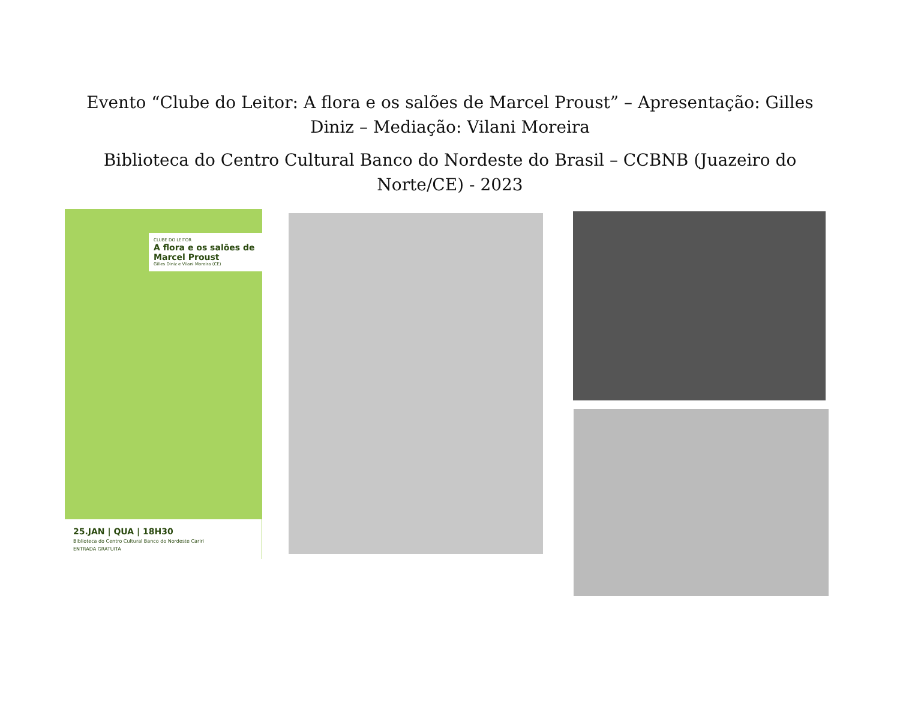Evento “Clube do Leitor: A flora e os salões de Marcel Proust” – Apresentação: Gilles Diniz – Mediação: Vilani Moreira
Biblioteca do Centro Cultural Banco do Nordeste do Brasil – CCBNB (Juazeiro do Norte/CE) - 2023
CLUBE DO LEITOR
A flora e os salões de Marcel Proust
Gilles Diniz e Vilani Moreira (CE)
25.JAN | QUA | 18H30
Biblioteca do Centro Cultural Banco do Nordeste Cariri
ENTRADA GRATUITA